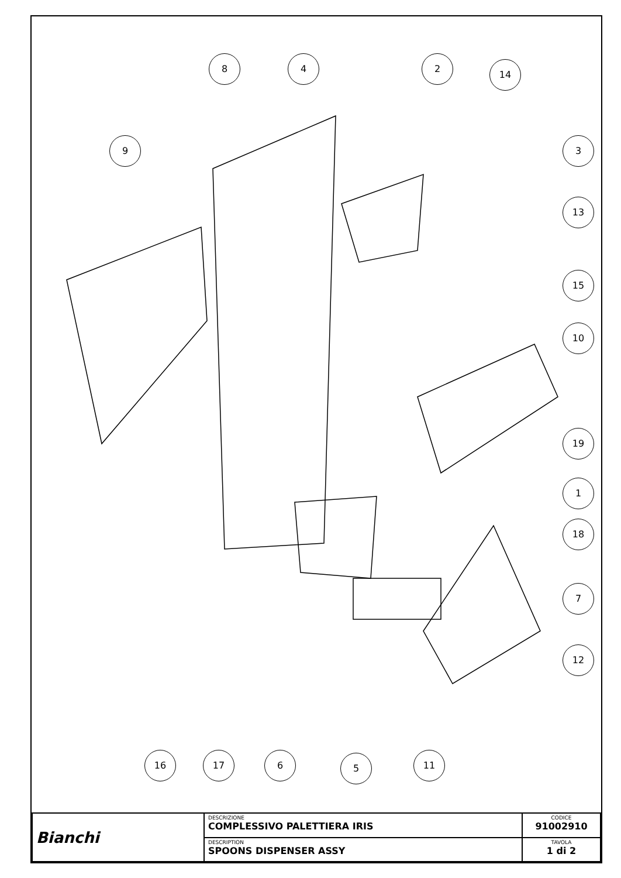8 4 2
14
9 3
13
15
10
19
1
18
7
12
16 17 6 5 11
| Bianchi | DESCRIZIONE COMPLESSIVO PALETTIERA IRIS | CODICE 91002910 |
| | DESCRIPTION SPOONS DISPENSER ASSY | TAVOLA 1 di 2 |